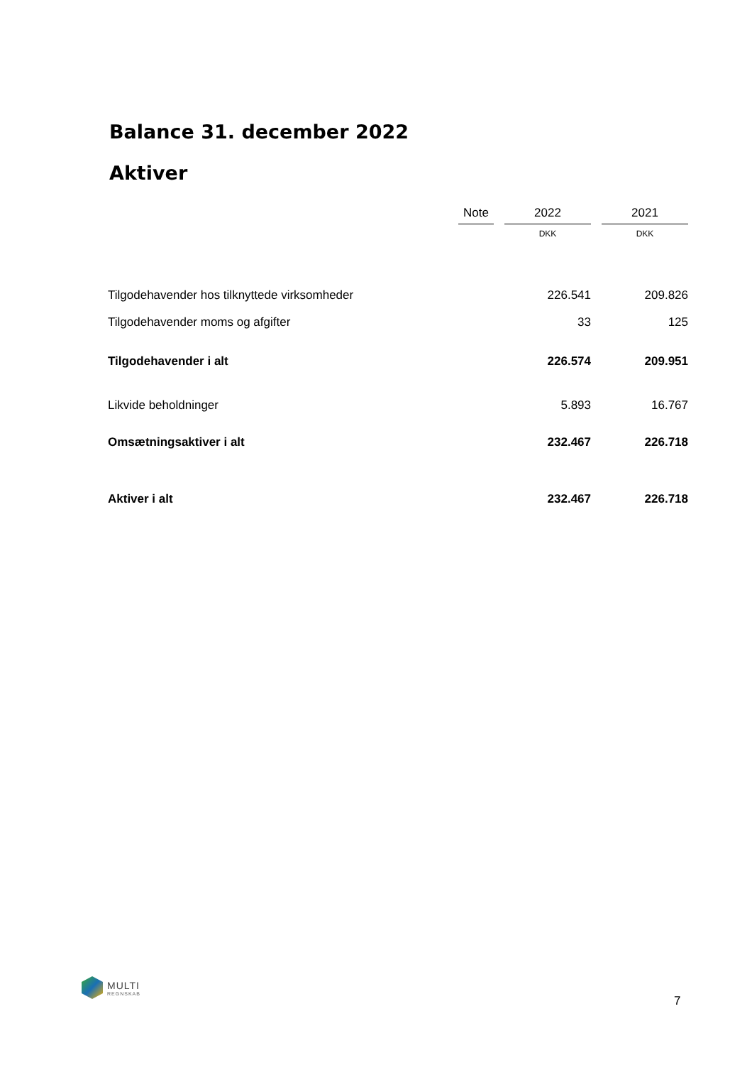Balance 31. december 2022
Aktiver
| | Note | | 2022 | | 2021 |
| --- | --- | --- | --- | --- | --- |
| | | | DKK | | DKK |
| Tilgodehavender hos tilknyttede virksomheder | | | 226.541 | | 209.826 |
| Tilgodehavender moms og afgifter | | | 33 | | 125 |
| Tilgodehavender i alt | | | 226.574 | | 209.951 |
| Likvide beholdninger | | | 5.893 | | 16.767 |
| Omsætningsaktiver i alt | | | 232.467 | | 226.718 |
| Aktiver i alt | | | 232.467 | | 226.718 |
MULTI
REGNSKAB
7